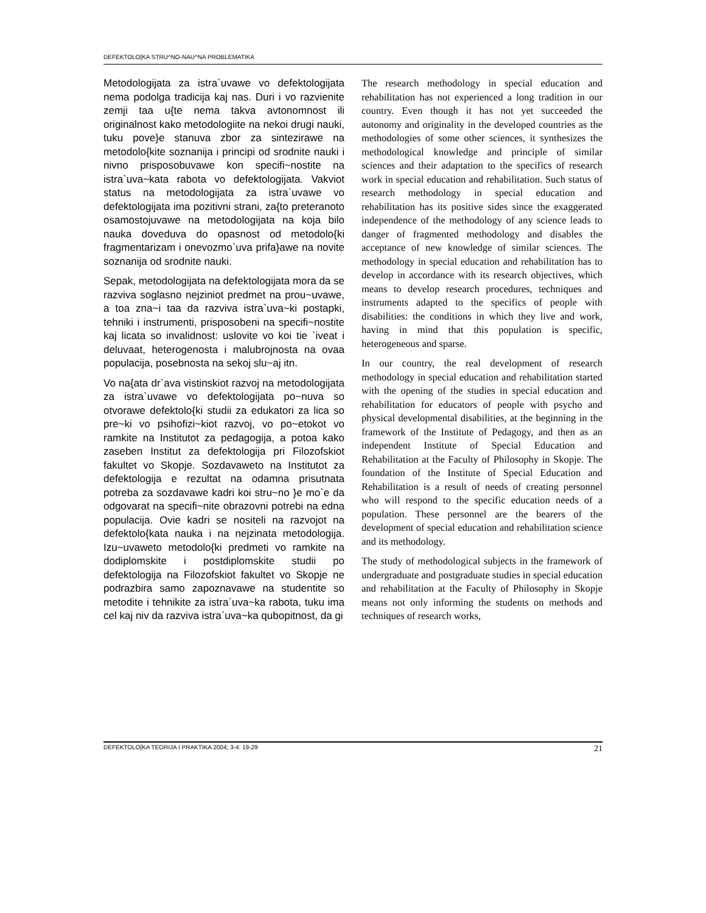DEFEKTOLO[KA STRU^NO-NAU^NA PROBLEMATIKA
Metodologijata za istra`uvawe vo defektologijata nema podolga tradicija kaj nas. Duri i vo razvienite zemji taa u{te nema takva avtonomnost ili originalnost kako metodologiite na nekoi drugi nauki, tuku pove}e stanuva zbor za sintezirawe na metodolo{kite soznanija i principi od srodnite nauki i nivno prisposobuvawe kon specifi~nostite na istra`uva~kata rabota vo defektologijata. Vakviot status na metodologijata za istra`uvawe vo defektologijata ima pozitivni strani, za{to preteranoto osamostojuvawe na metodologijata na koja bilo nauka doveduva do opasnost od metodolo{ki fragmentarizam i onevozmo`uva prifa}awe na novite soznanija od srodnite nauki.
Sepak, metodologijata na defektologijata mora da se razviva soglasno nejziniot predmet na prou~uvawe, a toa zna~i taa da razviva istra`uva~ki postapki, tehniki i instrumenti, prisposobeni na specifi~nostite kaj licata so invalidnost: uslovite vo koi tie `iveat i deluvaat, heterogenosta i malubrojnosta na ovaa populacija, posebnosta na sekoj slu~aj itn.
Vo na{ata dr`ava vistinskiot razvoj na metodologijata za istra`uvawe vo defektologijata po~nuva so otvorawe defektolo{ki studii za edukatori za lica so pre~ki vo psihofizi~kiot razvoj, vo po~etokot vo ramkite na Institutot za pedagogija, a potoa kako zaseben Institut za defektologija pri Filozofskiot fakultet vo Skopje. Sozdavaweto na Institutot za defektologija e rezultat na odamna prisutnata potreba za sozdavawe kadri koi stru~no }e mo`e da odgovarat na specifi~nite obrazovni potrebi na edna populacija. Ovie kadri se nositeli na razvojot na defektolo{kata nauka i na nejzinata metodologija. Izu~uvaweto metodolo{ki predmeti vo ramkite na dodiplomskite i postdiplomskite studii po defektologija na Filozofskiot fakultet vo Skopje ne podrazbira samo zapoznavawe na studentite so metodite i tehnikite za istra`uva~ka rabota, tuku ima cel kaj niv da razviva istra`uva~ka qubopitnost, da gi
The research methodology in special education and rehabilitation has not experienced a long tradition in our country. Even though it has not yet succeeded the autonomy and originality in the developed countries as the methodologies of some other sciences, it synthesizes the methodological knowledge and principle of similar sciences and their adaptation to the specifics of research work in special education and rehabilitation. Such status of research methodology in special education and rehabilitation has its positive sides since the exaggerated independence of the methodology of any science leads to danger of fragmented methodology and disables the acceptance of new knowledge of similar sciences. The methodology in special education and rehabilitation has to develop in accordance with its research objectives, which means to develop research procedures, techniques and instruments adapted to the specifics of people with disabilities: the conditions in which they live and work, having in mind that this population is specific, heterogeneous and sparse.
In our country, the real development of research methodology in special education and rehabilitation started with the opening of the studies in special education and rehabilitation for educators of people with psycho and physical developmental disabilities, at the beginning in the framework of the Institute of Pedagogy, and then as an independent Institute of Special Education and Rehabilitation at the Faculty of Philosophy in Skopje. The foundation of the Institute of Special Education and Rehabilitation is a result of needs of creating personnel who will respond to the specific education needs of a population. These personnel are the bearers of the development of special education and rehabilitation science and its methodology.
The study of methodological subjects in the framework of undergraduate and postgraduate studies in special education and rehabilitation at the Faculty of Philosophy in Skopje means not only informing the students on methods and techniques of research works,
DEFEKTOLO[KA TEORIJA I PRAKTIKA 2004; 3-4: 19-29 21